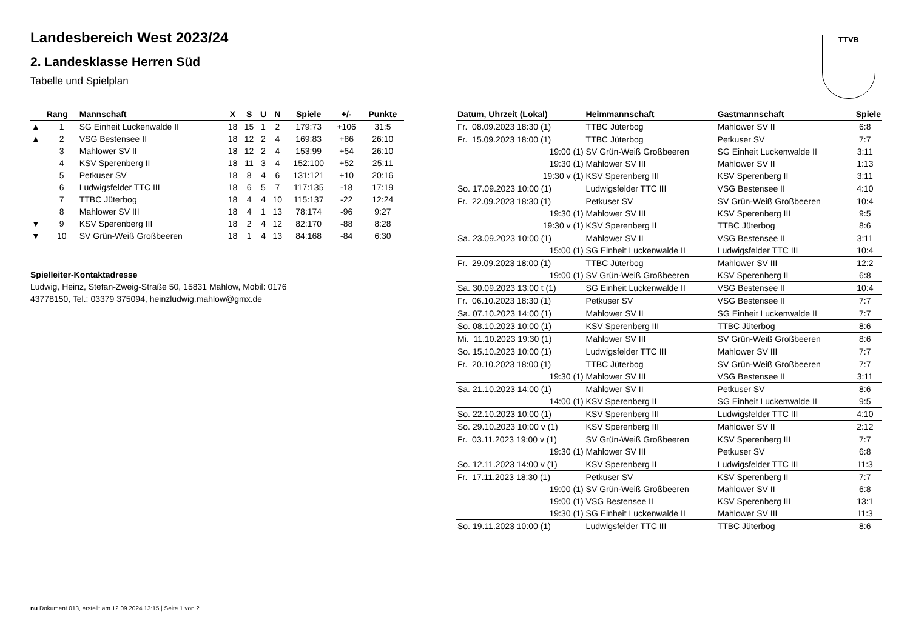Landesbereich West 2023/24
2. Landesklasse Herren Süd
Tabelle und Spielplan
TTVB
| | Rang | Mannschaft | X | S | U | N | Spiele | +/- | Punkte |
| --- | --- | --- | --- | --- | --- | --- | --- | --- | --- |
| ▲ | 1 | SG Einheit Luckenwalde II | 18 | 15 | 1 | 2 | 179:73 | +106 | 31:5 |
| ▲ | 2 | VSG Bestensee II | 18 | 12 | 2 | 4 | 169:83 | +86 | 26:10 |
| | 3 | Mahlower SV II | 18 | 12 | 2 | 4 | 153:99 | +54 | 26:10 |
| | 4 | KSV Sperenberg II | 18 | 11 | 3 | 4 | 152:100 | +52 | 25:11 |
| | 5 | Petkuser SV | 18 | 8 | 4 | 6 | 131:121 | +10 | 20:16 |
| | 6 | Ludwigsfelder TTC III | 18 | 6 | 5 | 7 | 117:135 | -18 | 17:19 |
| | 7 | TTBC Jüterbog | 18 | 4 | 4 | 10 | 115:137 | -22 | 12:24 |
| | 8 | Mahlower SV III | 18 | 4 | 1 | 13 | 78:174 | -96 | 9:27 |
| ▼ | 9 | KSV Sperenberg III | 18 | 2 | 4 | 12 | 82:170 | -88 | 8:28 |
| ▼ | 10 | SV Grün-Weiß Großbeeren | 18 | 1 | 4 | 13 | 84:168 | -84 | 6:30 |
Spielleiter-Kontaktadresse
Ludwig, Heinz, Stefan-Zweig-Straße 50, 15831 Mahlow, Mobil: 0176
43778150, Tel.: 03379 375094, heinzludwig.mahlow@gmx.de
| Datum, Uhrzeit (Lokal) | Heimmannschaft | Gastmannschaft | Spiele |
| --- | --- | --- | --- |
| Fr. 08.09.2023 18:30 (1) | TTBC Jüterbog | Mahlower SV II | 6:8 |
| Fr. 15.09.2023 18:00 (1) | TTBC Jüterbog | Petkuser SV | 7:7 |
| 19:00 (1) | SV Grün-Weiß Großbeeren | SG Einheit Luckenwalde II | 3:11 |
| 19:30 (1) | Mahlower SV III | Mahlower SV II | 1:13 |
| 19:30 v (1) | KSV Sperenberg III | KSV Sperenberg II | 3:11 |
| So. 17.09.2023 10:00 (1) | Ludwigsfelder TTC III | VSG Bestensee II | 4:10 |
| Fr. 22.09.2023 18:30 (1) | Petkuser SV | SV Grün-Weiß Großbeeren | 10:4 |
| 19:30 (1) | Mahlower SV III | KSV Sperenberg III | 9:5 |
| 19:30 v (1) | KSV Sperenberg II | TTBC Jüterbog | 8:6 |
| Sa. 23.09.2023 10:00 (1) | Mahlower SV II | VSG Bestensee II | 3:11 |
| 15:00 (1) | SG Einheit Luckenwalde II | Ludwigsfelder TTC III | 10:4 |
| Fr. 29.09.2023 18:00 (1) | TTBC Jüterbog | Mahlower SV III | 12:2 |
| 19:00 (1) | SV Grün-Weiß Großbeeren | KSV Sperenberg II | 6:8 |
| Sa. 30.09.2023 13:00 t (1) | SG Einheit Luckenwalde II | VSG Bestensee II | 10:4 |
| Fr. 06.10.2023 18:30 (1) | Petkuser SV | VSG Bestensee II | 7:7 |
| Sa. 07.10.2023 14:00 (1) | Mahlower SV II | SG Einheit Luckenwalde II | 7:7 |
| So. 08.10.2023 10:00 (1) | KSV Sperenberg III | TTBC Jüterbog | 8:6 |
| Mi. 11.10.2023 19:30 (1) | Mahlower SV III | SV Grün-Weiß Großbeeren | 8:6 |
| So. 15.10.2023 10:00 (1) | Ludwigsfelder TTC III | Mahlower SV III | 7:7 |
| Fr. 20.10.2023 18:00 (1) | TTBC Jüterbog | SV Grün-Weiß Großbeeren | 7:7 |
| 19:30 (1) | Mahlower SV III | VSG Bestensee II | 3:11 |
| Sa. 21.10.2023 14:00 (1) | Mahlower SV II | Petkuser SV | 8:6 |
| 14:00 (1) | KSV Sperenberg II | SG Einheit Luckenwalde II | 9:5 |
| So. 22.10.2023 10:00 (1) | KSV Sperenberg III | Ludwigsfelder TTC III | 4:10 |
| So. 29.10.2023 10:00 v (1) | KSV Sperenberg III | Mahlower SV II | 2:12 |
| Fr. 03.11.2023 19:00 v (1) | SV Grün-Weiß Großbeeren | KSV Sperenberg III | 7:7 |
| 19:30 (1) | Mahlower SV III | Petkuser SV | 6:8 |
| So. 12.11.2023 14:00 v (1) | KSV Sperenberg II | Ludwigsfelder TTC III | 11:3 |
| Fr. 17.11.2023 18:30 (1) | Petkuser SV | KSV Sperenberg II | 7:7 |
| 19:00 (1) | SV Grün-Weiß Großbeeren | Mahlower SV II | 6:8 |
| 19:00 (1) | VSG Bestensee II | KSV Sperenberg III | 13:1 |
| 19:30 (1) | SG Einheit Luckenwalde II | Mahlower SV III | 11:3 |
| So. 19.11.2023 10:00 (1) | Ludwigsfelder TTC III | TTBC Jüterbog | 8:6 |
nu.Dokument 013, erstellt am 12.09.2024 13:15 | Seite 1 von 2